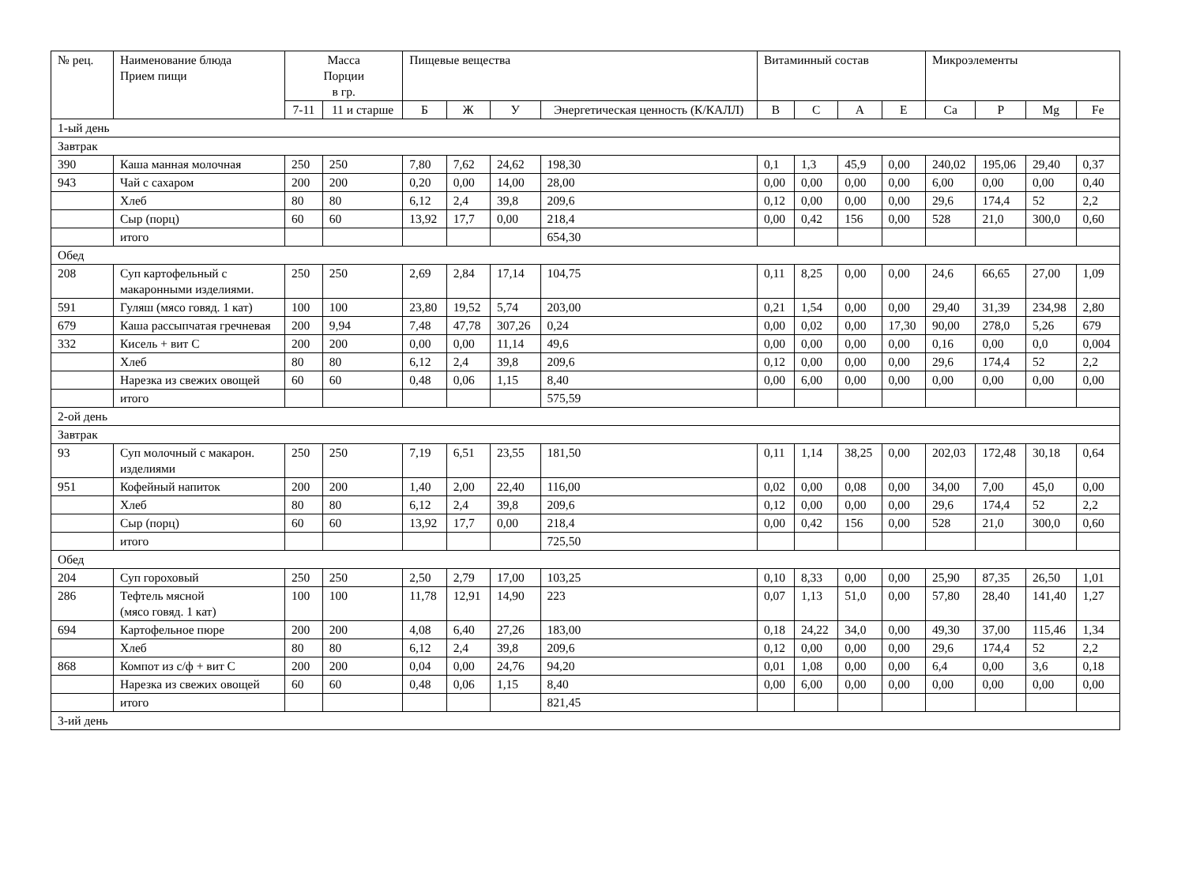| № рец. | Наименование блюда Прием пищи | Масса Порции в гр. | | Пищевые вещества | | | | Витаминный состав | | | | Микроэлементы | | | |
| --- | --- | --- | --- | --- | --- | --- | --- | --- | --- | --- | --- | --- | --- | --- | --- |
| | | 7-11 | 11 и старше | Б | Ж | У | Энергетическая ценность (К/КАЛЛ) | B | C | A | E | Ca | P | Mg | Fe |
| 1-ый день | | | | | | | | | | | | | | | |
| Завтрак | | | | | | | | | | | | | | | |
| 390 | Каша манная молочная | 250 | 250 | 7,80 | 7,62 | 24,62 | 198,30 | 0,1 | 1,3 | 45,9 | 0,00 | 240,02 | 195,06 | 29,40 | 0,37 |
| 943 | Чай с сахаром | 200 | 200 | 0,20 | 0,00 | 14,00 | 28,00 | 0,00 | 0,00 | 0,00 | 0,00 | 6,00 | 0,00 | 0,00 | 0,40 |
| | Хлеб | 80 | 80 | 6,12 | 2,4 | 39,8 | 209,6 | 0,12 | 0,00 | 0,00 | 0,00 | 29,6 | 174,4 | 52 | 2,2 |
| | Сыр (порц) | 60 | 60 | 13,92 | 17,7 | 0,00 | 218,4 | 0,00 | 0,42 | 156 | 0,00 | 528 | 21,0 | 300,0 | 0,60 |
| | итого | | | | | | 654,30 | | | | | | | | |
| Обед | | | | | | | | | | | | | | | |
| 208 | Суп картофельный с макаронными изделиями. | 250 | 250 | 2,69 | 2,84 | 17,14 | 104,75 | 0,11 | 8,25 | 0,00 | 0,00 | 24,6 | 66,65 | 27,00 | 1,09 |
| 591 | Гуляш (мясо говяд. 1 кат) | 100 | 100 | 23,80 | 19,52 | 5,74 | 203,00 | 0,21 | 1,54 | 0,00 | 0,00 | 29,40 | 31,39 | 234,98 | 2,80 |
| 679 | Каша рассыпчатая гречневая | 200 | 9,94 | 7,48 | 47,78 | 307,26 | 0,24 | 0,00 | 0,02 | 0,00 | 17,30 | 90,00 | 278,0 | 5,26 | 679 |
| 332 | Кисель + вит С | 200 | 200 | 0,00 | 0,00 | 11,14 | 49,6 | 0,00 | 0,00 | 0,00 | 0,00 | 0,16 | 0,00 | 0,0 | 0,004 |
| | Хлеб | 80 | 80 | 6,12 | 2,4 | 39,8 | 209,6 | 0,12 | 0,00 | 0,00 | 0,00 | 29,6 | 174,4 | 52 | 2,2 |
| | Нарезка из свежих овощей | 60 | 60 | 0,48 | 0,06 | 1,15 | 8,40 | 0,00 | 6,00 | 0,00 | 0,00 | 0,00 | 0,00 | 0,00 | 0,00 |
| | итого | | | | | | 575,59 | | | | | | | | |
| 2-ой день | | | | | | | | | | | | | | | |
| Завтрак | | | | | | | | | | | | | | | |
| 93 | Суп молочный с макарон. изделиями | 250 | 250 | 7,19 | 6,51 | 23,55 | 181,50 | 0,11 | 1,14 | 38,25 | 0,00 | 202,03 | 172,48 | 30,18 | 0,64 |
| 951 | Кофейный напиток | 200 | 200 | 1,40 | 2,00 | 22,40 | 116,00 | 0,02 | 0,00 | 0,08 | 0,00 | 34,00 | 7,00 | 45,0 | 0,00 |
| | Хлеб | 80 | 80 | 6,12 | 2,4 | 39,8 | 209,6 | 0,12 | 0,00 | 0,00 | 0,00 | 29,6 | 174,4 | 52 | 2,2 |
| | Сыр (порц) | 60 | 60 | 13,92 | 17,7 | 0,00 | 218,4 | 0,00 | 0,42 | 156 | 0,00 | 528 | 21,0 | 300,0 | 0,60 |
| | итого | | | | | | 725,50 | | | | | | | | |
| Обед | | | | | | | | | | | | | | | |
| 204 | Суп гороховый | 250 | 250 | 2,50 | 2,79 | 17,00 | 103,25 | 0,10 | 8,33 | 0,00 | 0,00 | 25,90 | 87,35 | 26,50 | 1,01 |
| 286 | Тефтель мясной (мясо говяд. 1 кат) | 100 | 100 | 11,78 | 12,91 | 14,90 | 223 | 0,07 | 1,13 | 51,0 | 0,00 | 57,80 | 28,40 | 141,40 | 1,27 |
| 694 | Картофельное пюре | 200 | 200 | 4,08 | 6,40 | 27,26 | 183,00 | 0,18 | 24,22 | 34,0 | 0,00 | 49,30 | 37,00 | 115,46 | 1,34 |
| | Хлеб | 80 | 80 | 6,12 | 2,4 | 39,8 | 209,6 | 0,12 | 0,00 | 0,00 | 0,00 | 29,6 | 174,4 | 52 | 2,2 |
| 868 | Компот из с/ф + вит С | 200 | 200 | 0,04 | 0,00 | 24,76 | 94,20 | 0,01 | 1,08 | 0,00 | 0,00 | 6,4 | 0,00 | 3,6 | 0,18 |
| | Нарезка из свежих овощей | 60 | 60 | 0,48 | 0,06 | 1,15 | 8,40 | 0,00 | 6,00 | 0,00 | 0,00 | 0,00 | 0,00 | 0,00 | 0,00 |
| | итого | | | | | | 821,45 | | | | | | | | |
| 3-ий день | | | | | | | | | | | | | | | |